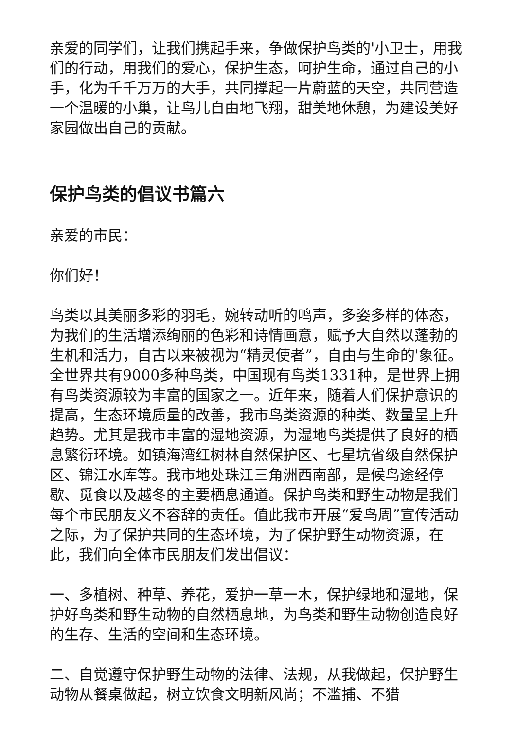亲爱的同学们，让我们携起手来，争做保护鸟类的'小卫士，用我们的行动，用我们的爱心，保护生态，呵护生命，通过自己的小手，化为千千万万的大手，共同撑起一片蔚蓝的天空，共同营造一个温暖的小巢，让鸟儿自由地飞翔，甜美地休憩，为建设美好家园做出自己的贡献。
保护鸟类的倡议书篇六
亲爱的市民：
你们好！
鸟类以其美丽多彩的羽毛，婉转动听的鸣声，多姿多样的体态，为我们的生活增添绚丽的色彩和诗情画意，赋予大自然以蓬勃的生机和活力，自古以来被视为“精灵使者”，自由与生命的'象征。全世界共有9000多种鸟类，中国现有鸟类1331种，是世界上拥有鸟类资源较为丰富的国家之一。近年来，随着人们保护意识的提高，生态环境质量的改善，我市鸟类资源的种类、数量呈上升趋势。尤其是我市丰富的湿地资源，为湿地鸟类提供了良好的栖息繁衍环境。如镇海湾红树林自然保护区、七星坑省级自然保护区、锦江水库等。我市地处珠江三角洲西南部，是候鸟途经停歇、觅食以及越冬的主要栖息通道。保护鸟类和野生动物是我们每个市民朋友义不容辞的责任。值此我市开展“爱鸟周”宣传活动之际，为了保护共同的生态环境，为了保护野生动物资源，在此，我们向全体市民朋友们发出倡议：
一、多植树、种草、养花，爱护一草一木，保护绿地和湿地，保护好鸟类和野生动物的自然栖息地，为鸟类和野生动物创造良好的生存、生活的空间和生态环境。
二、自觉遵守保护野生动物的法律、法规，从我做起，保护野生动物从餐桌做起，树立饮食文明新风尚；不滥捕、不猎